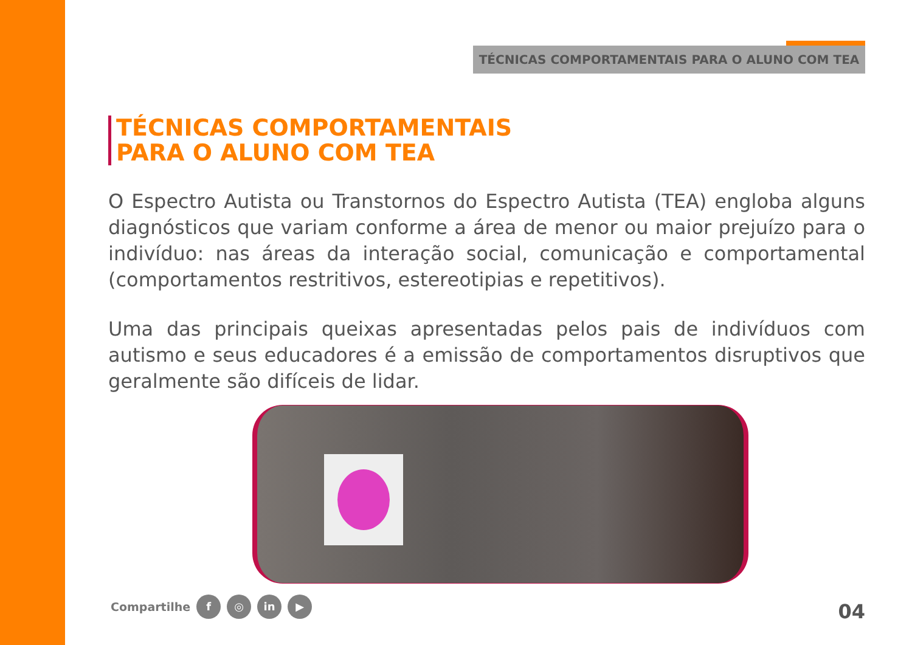TÉCNICAS COMPORTAMENTAIS PARA O ALUNO COM TEA
TÉCNICAS COMPORTAMENTAIS
PARA O ALUNO COM TEA
O Espectro Autista ou Transtornos do Espectro Autista (TEA) engloba alguns diagnósticos que variam conforme a área de menor ou maior prejuízo para o indivíduo: nas áreas da interação social, comunicação e comportamental (comportamentos restritivos, estereotipias e repetitivos).
Uma das principais queixas apresentadas pelos pais de indivíduos com autismo e seus educadores é a emissão de comportamentos disruptivos que geralmente são difíceis de lidar.
Compartilhe f ◎ in ▶ 04